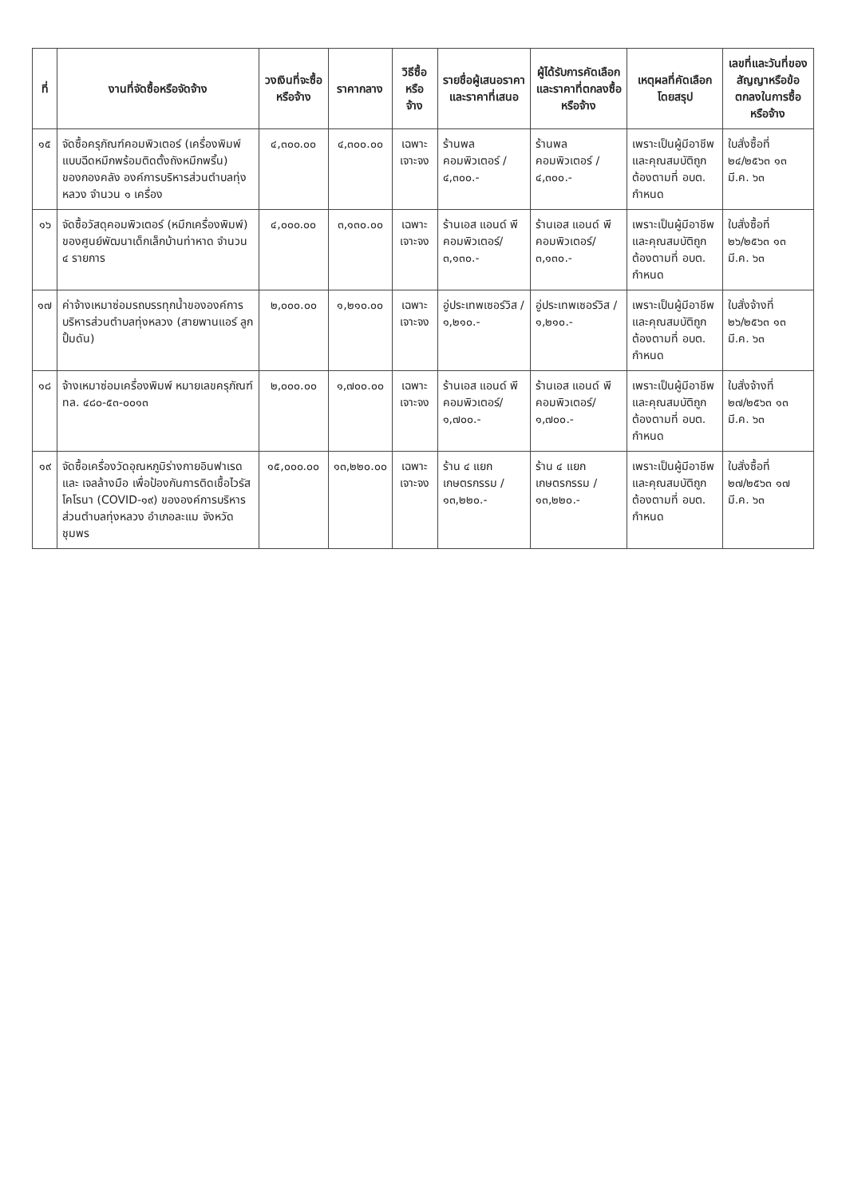| ที่ | งานที่จัดซื้อหรือจัดจ้าง | วงเงินที่จะซื้อหรือจ้าง | ราคากลาง | วิธีซื้อหรือจ้าง | รายชื่อผู้เสนอราคาและราคาที่เสนอ | ผู้ได้รับการคัดเลือกและราคาที่ตกลงซื้อหรือจ้าง | เหตุผลที่คัดเลือกโดยสรุป | เลขที่และวันที่ของสัญญาหรือข้อตกลงในการซื้อหรือจ้าง |
| --- | --- | --- | --- | --- | --- | --- | --- | --- |
| ๑๕ | จัดซื้อครุภัณฑ์คอมพิวเตอร์ (เครื่องพิมพ์แบบฉีดหมึกพร้อมติดตั้งถังหมึกพริ้น) ของกองคลัง องค์การบริหารส่วนตำบลทุ่งหลวง จำนวน ๑ เครื่อง | ๔,๓๐๐.๐๐ | ๔,๓๐๐.๐๐ | เฉพาะเจาะจง | ร้านพลคอมพิวเตอร์ / ๔,๓๐๐.- | ร้านพลคอมพิวเตอร์ / ๔,๓๐๐.- | เพราะเป็นผู้มีอาชีพและคุณสมบัติถูกต้องตามที่ อบต. กำหนด | ใบสั่งซื้อที่ ๒๔/๒๕๖๓ ๑๓ มี.ค. ๖๓ |
| ๑๖ | จัดซื้อวัสดุคอมพิวเตอร์ (หมึกเครื่องพิมพ์) ของศูนย์พัฒนาเด็กเล็กบ้านท่าหาด จำนวน ๔ รายการ | ๔,๐๐๐.๐๐ | ๓,๑๓๐.๐๐ | เฉพาะเจาะจง | ร้านเอส แอนด์ พี คอมพิวเตอร์/ ๓,๑๓๐.- | ร้านเอส แอนด์ พี คอมพิวเตอร์/ ๓,๑๓๐.- | เพราะเป็นผู้มีอาชีพและคุณสมบัติถูกต้องตามที่ อบต. กำหนด | ใบสั่งซื้อที่ ๒๖/๒๕๖๓ ๑๓ มี.ค. ๖๓ |
| ๑๗ | ค่าจ้างเหมาซ่อมรถบรรทุกน้ำขององค์การบริหารส่วนตำบลทุ่งหลวง (สายพานแอร์ ลูกปั้มดัน) | ๒,๐๐๐.๐๐ | ๑,๒๑๐.๐๐ | เฉพาะเจาะจง | อู่ประเทพเซอร์วิส / ๑,๒๑๐.- | อู่ประเทพเซอร์วิส / ๑,๒๑๐.- | เพราะเป็นผู้มีอาชีพและคุณสมบัติถูกต้องตามที่ อบต. กำหนด | ใบสั่งจ้างที่ ๒๖/๒๕๖๓ ๑๓ มี.ค. ๖๓ |
| ๑๘ | จ้างเหมาซ่อมเครื่องพิมพ์ หมายเลขครุภัณฑ์ ทล. ๔๘๐-๕๓-๐๐๑๓ | ๒,๐๐๐.๐๐ | ๑,๗๐๐.๐๐ | เฉพาะเจาะจง | ร้านเอส แอนด์ พี คอมพิวเตอร์/ ๑,๗๐๐.- | ร้านเอส แอนด์ พี คอมพิวเตอร์/ ๑,๗๐๐.- | เพราะเป็นผู้มีอาชีพและคุณสมบัติถูกต้องตามที่ อบต. กำหนด | ใบสั่งจ้างที่ ๒๗/๒๕๖๓ ๑๓ มี.ค. ๖๓ |
| ๑๙ | จัดซื้อเครื่องวัดอุณหภูมิร่างกายอินฟาเรด และ เจลล้างมือ เพื่อป้องกันการติดเชื้อไวรัสโคโรนา (COVID-๑๙) ขององค์การบริหารส่วนตำบลทุ่งหลวง อำเภอละแม จังหวัดชุมพร | ๑๕,๐๐๐.๐๐ | ๑๓,๒๒๐.๐๐ | เฉพาะเจาะจง | ร้าน ๔ แยกเกษตรกรรม /๑๓,๒๒๐.- | ร้าน ๔ แยกเกษตรกรรม /๑๓,๒๒๐.- | เพราะเป็นผู้มีอาชีพและคุณสมบัติถูกต้องตามที่ อบต. กำหนด | ใบสั่งซื้อที่ ๒๗/๒๕๖๓ ๑๗ มี.ค. ๖๓ |